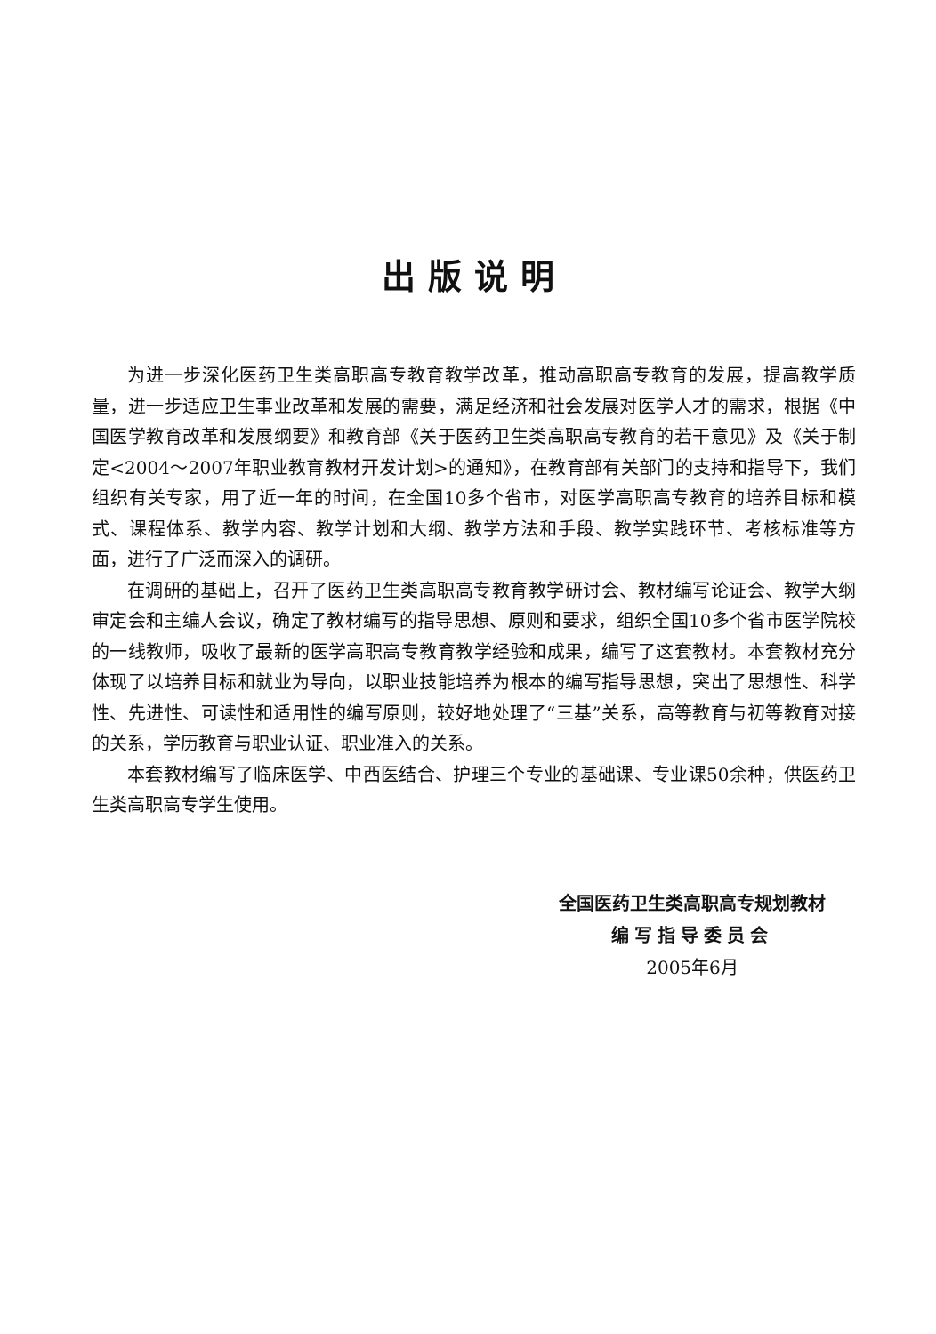出版说明
为进一步深化医药卫生类高职高专教育教学改革，推动高职高专教育的发展，提高教学质量，进一步适应卫生事业改革和发展的需要，满足经济和社会发展对医学人才的需求，根据《中国医学教育改革和发展纲要》和教育部《关于医药卫生类高职高专教育的若干意见》及《关于制定<2004～2007年职业教育教材开发计划>的通知》，在教育部有关部门的支持和指导下，我们组织有关专家，用了近一年的时间，在全国10多个省市，对医学高职高专教育的培养目标和模式、课程体系、教学内容、教学计划和大纲、教学方法和手段、教学实践环节、考核标准等方面，进行了广泛而深入的调研。
在调研的基础上，召开了医药卫生类高职高专教育教学研讨会、教材编写论证会、教学大纲审定会和主编人会议，确定了教材编写的指导思想、原则和要求，组织全国10多个省市医学院校的一线教师，吸收了最新的医学高职高专教育教学经验和成果，编写了这套教材。本套教材充分体现了以培养目标和就业为导向，以职业技能培养为根本的编写指导思想，突出了思想性、科学性、先进性、可读性和适用性的编写原则，较好地处理了“三基”关系，高等教育与初等教育对接的关系，学历教育与职业认证、职业准入的关系。
本套教材编写了临床医学、中西医结合、护理三个专业的基础课、专业课50余种，供医药卫生类高职高专学生使用。
全国医药卫生类高职高专规划教材
编写指导委员会
2005年6月